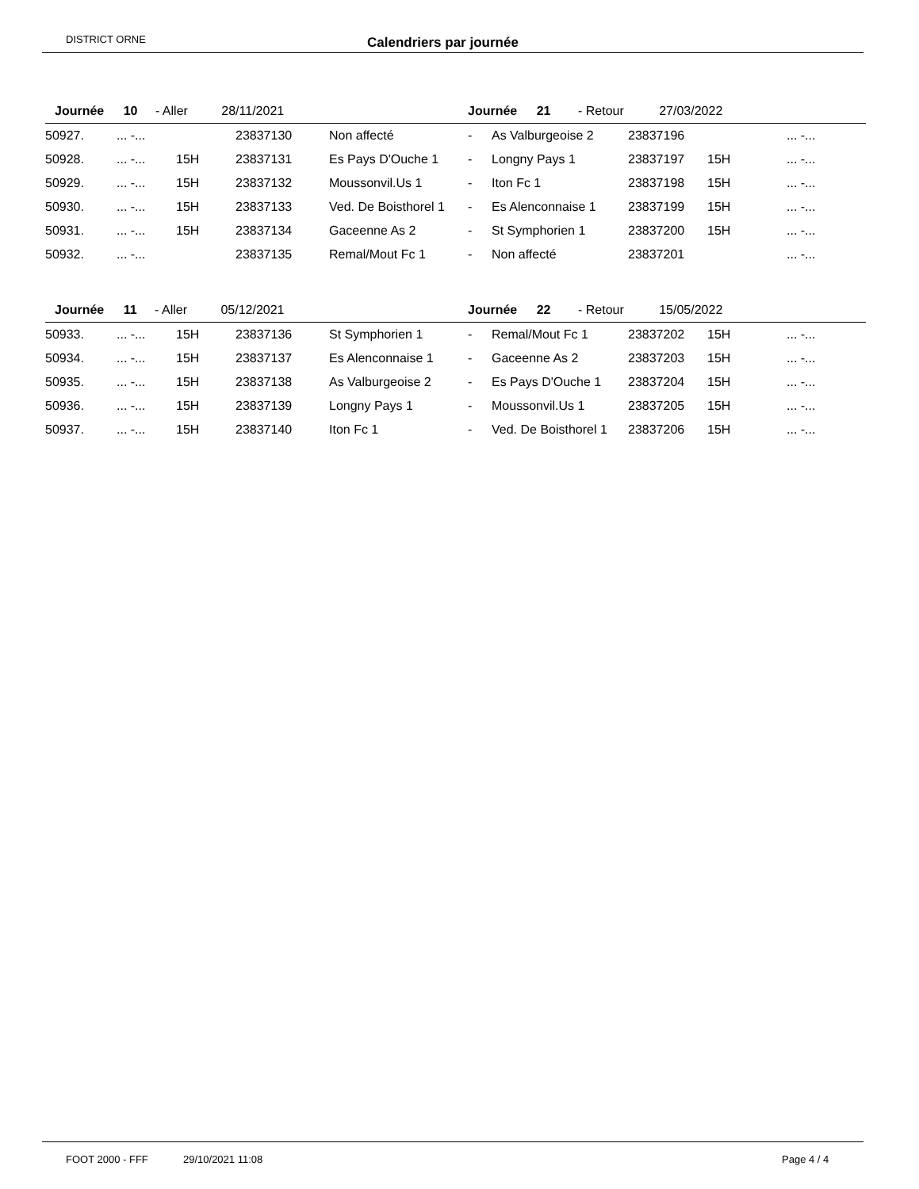DISTRICT ORNE Calendriers par journée
| Journée 10 - Aller 28/11/2021 | | | | | Journée 21 - Retour 27/03/2022 | | | | |
| 50927. | ... -... | | 23837130 | Non affecté | - | As Valburgeoise 2 | 23837196 | | ... -... |
| 50928. | ... -... | 15H | 23837131 | Es Pays D'Ouche 1 | - | Longny Pays 1 | 23837197 | 15H | ... -... |
| 50929. | ... -... | 15H | 23837132 | Moussonvil.Us 1 | - | Iton Fc 1 | 23837198 | 15H | ... -... |
| 50930. | ... -... | 15H | 23837133 | Ved. De Boisthorel 1 | - | Es Alenconnaise 1 | 23837199 | 15H | ... -... |
| 50931. | ... -... | 15H | 23837134 | Gaceenne As 2 | - | St Symphorien 1 | 23837200 | 15H | ... -... |
| 50932. | ... -... | | 23837135 | Remal/Mout Fc 1 | - | Non affecté | 23837201 | | ... -... |
| Journée 11 - Aller 05/12/2021 | | | | | Journée 22 - Retour 15/05/2022 | | | | |
| 50933. | ... -... | 15H | 23837136 | St Symphorien 1 | - | Remal/Mout Fc 1 | 23837202 | 15H | ... -... |
| 50934. | ... -... | 15H | 23837137 | Es Alenconnaise 1 | - | Gaceenne As 2 | 23837203 | 15H | ... -... |
| 50935. | ... -... | 15H | 23837138 | As Valburgeoise 2 | - | Es Pays D'Ouche 1 | 23837204 | 15H | ... -... |
| 50936. | ... -... | 15H | 23837139 | Longny Pays 1 | - | Moussonvil.Us 1 | 23837205 | 15H | ... -... |
| 50937. | ... -... | 15H | 23837140 | Iton Fc 1 | - | Ved. De Boisthorel 1 | 23837206 | 15H | ... -... |
FOOT 2000 - FFF 29/10/2021 11:08 Page 4 / 4